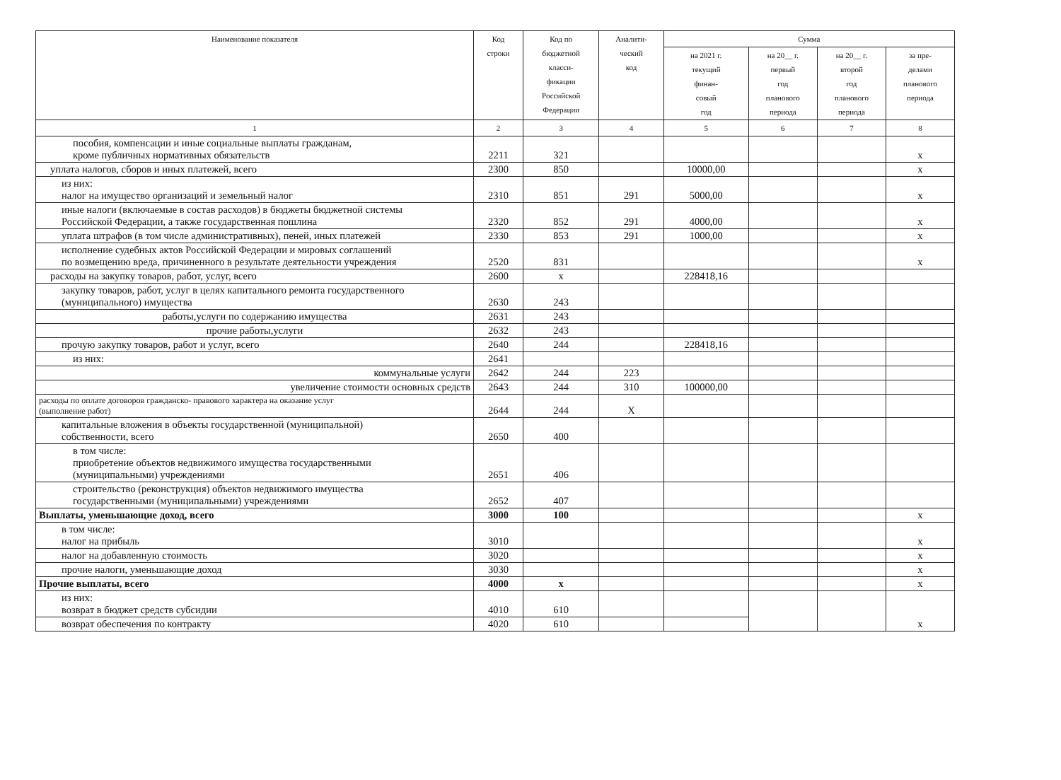| Наименование показателя | Код строки | Код по бюджетной класси- фикации Российской Федерации | Аналити- ческий код | Сумма | | | |
| --- | --- | --- | --- | --- | --- | --- | --- |
| | | | | на 2021 г. текущий финан- совый год | на 20__ г. первый год планового периода | на 20__ г. второй год планового периода | за пре- делами планового периода |
| 1 | 2 | 3 | 4 | 5 | 6 | 7 | 8 |
| пособия, компенсации и иные социальные выплаты гражданам, кроме публичных нормативных обязательств | 2211 | 321 | | | | | x |
| уплата налогов, сборов и иных платежей, всего | 2300 | 850 | | 10000,00 | | | x |
| из них: налог на имущество организаций и земельный налог | 2310 | 851 | 291 | 5000,00 | | | x |
| иные налоги (включаемые в состав расходов) в бюджеты бюджетной системы Российской Федерации, а также государственная пошлина | 2320 | 852 | 291 | 4000,00 | | | x |
| уплата штрафов (в том числе административных), пеней, иных платежей | 2330 | 853 | 291 | 1000,00 | | | x |
| исполнение судебных актов Российской Федерации и мировых соглашений по возмещению вреда, причиненного в результате деятельности учреждения | 2520 | 831 | | | | | x |
| расходы на закупку товаров, работ, услуг, всего | 2600 | x | | 228418,16 | | | |
| закупку товаров, работ, услуг в целях капитального ремонта государственного (муниципального) имущества | 2630 | 243 | | | | | |
| работы,услуги по содержанию имущества | 2631 | 243 | | | | | |
| прочие работы,услуги | 2632 | 243 | | | | | |
| прочую закупку товаров, работ и услуг, всего | 2640 | 244 | | 228418,16 | | | |
| из них: | 2641 | | | | | | |
| коммунальные услуги | 2642 | 244 | 223 | | | | |
| увеличение стоимости основных средств | 2643 | 244 | 310 | 100000,00 | | | |
| расходы по оплате договоров гражданско- правового характера на оказание услуг (выполнение работ) | 2644 | 244 | X | | | | |
| капитальные вложения в объекты государственной (муниципальной) собственности, всего | 2650 | 400 | | | | | |
| в том числе: приобретение объектов недвижимого имущества государственными (муниципальными) учреждениями | 2651 | 406 | | | | | |
| строительство (реконструкция) объектов недвижимого имущества государственными (муниципальными) учреждениями | 2652 | 407 | | | | | |
| Выплаты, уменьшающие доход, всего | 3000 | 100 | | | | | x |
| в том числе: налог на прибыль | 3010 | | | | | | x |
| налог на добавленную стоимость | 3020 | | | | | | x |
| прочие налоги, уменьшающие доход | 3030 | | | | | | x |
| Прочие выплаты, всего | 4000 | x | | | | | x |
| из них: возврат в бюджет средств субсидии | 4010 | 610 | | | | | x |
| возврат обеспечения по контракту | 4020 | 610 | | | | | |